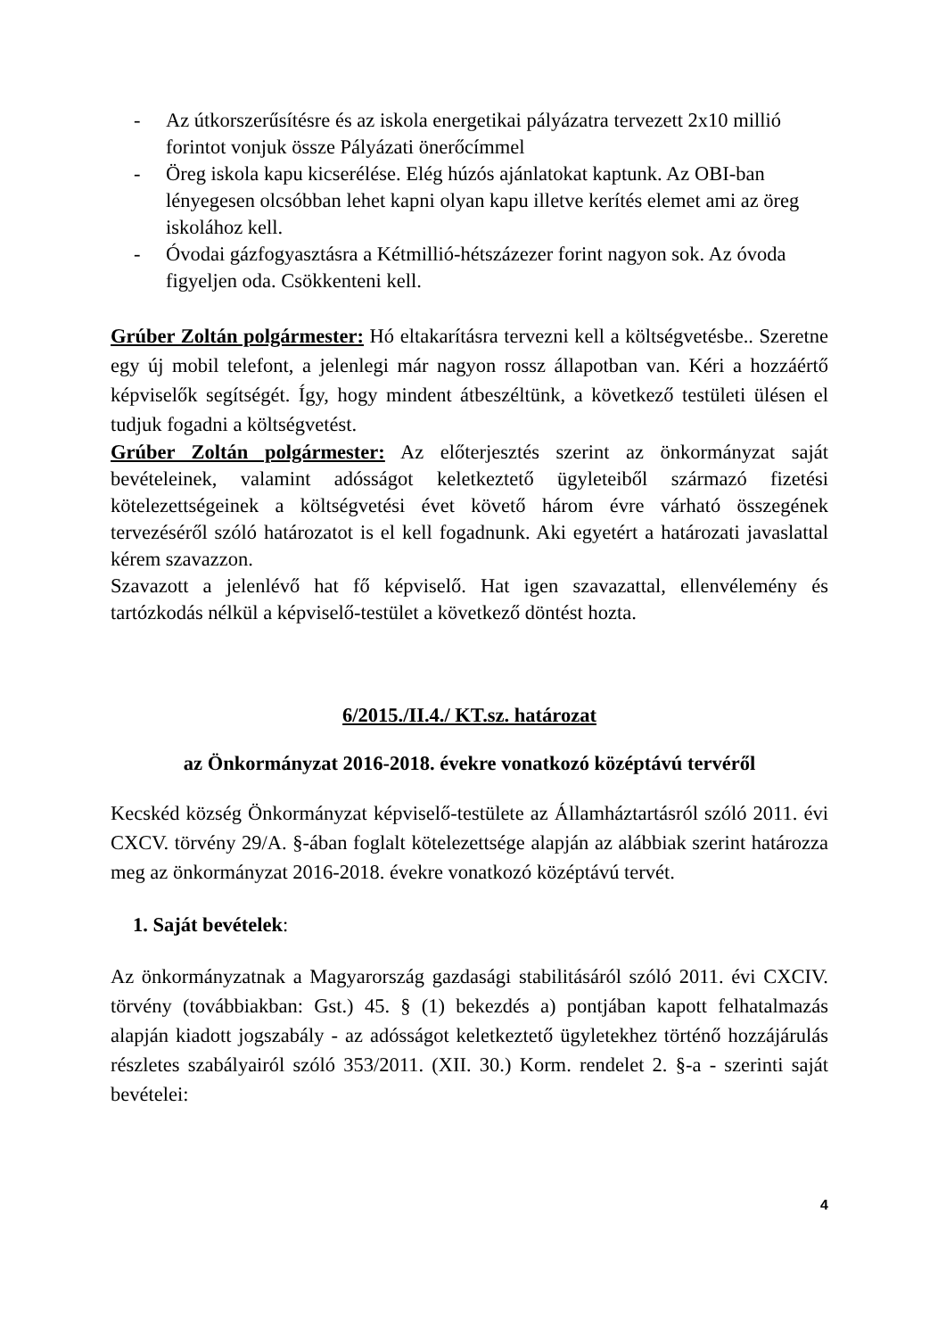- Az útkorszerűsítésre és az iskola energetikai pályázatra tervezett 2x10 millió forintot vonjuk össze Pályázati önerőcímmel
- Öreg iskola kapu kicserélése. Elég húzós ajánlatokat kaptunk. Az OBI-ban lényegesen olcsóbban lehet kapni olyan kapu illetve kerítés elemet ami az öreg iskolához kell.
- Óvodai gázfogyasztásra a Kétmillió-hétszázezer forint nagyon sok. Az óvoda figyeljen oda. Csökkenteni kell.
Grúber Zoltán polgármester: Hó eltakarításra tervezni kell a költségvetésbe.. Szeretne egy új mobil telefont, a jelenlegi már nagyon rossz állapotban van. Kéri a hozzáértő képviselők segítségét. Így, hogy mindent átbeszéltünk, a következő testületi ülésen el tudjuk fogadni a költségvetést.
Grúber Zoltán polgármester: Az előterjesztés szerint az önkormányzat saját bevételeinek, valamint adósságot keletkeztető ügyleteiből származó fizetési kötelezettségeinek a költségvetési évet követő három évre várható összegének tervezéséről szóló határozatot is el kell fogadnunk. Aki egyetért a határozati javaslattal kérem szavazzon.
Szavazott a jelenlévő hat fő képviselő. Hat igen szavazattal, ellenvélemény és tartózkodás nélkül a képviselő-testület a következő döntést hozta.
6/2015./II.4./ KT.sz. határozat
az Önkormányzat 2016-2018. évekre vonatkozó középtávú tervéről
Kecskéd község Önkormányzat képviselő-testülete az Államháztartásról szóló 2011. évi CXCV. törvény 29/A. §-ában foglalt kötelezettsége alapján az alábbiak szerint határozza meg az önkormányzat 2016-2018. évekre vonatkozó középtávú tervét.
1. Saját bevételek:
Az önkormányzatnak a Magyarország gazdasági stabilitásáról szóló 2011. évi CXCIV. törvény (továbbiakban: Gst.) 45. § (1) bekezdés a) pontjában kapott felhatalmazás alapján kiadott jogszabály - az adósságot keletkeztető ügyletekhez történő hozzájárulás részletes szabályairól szóló 353/2011. (XII. 30.) Korm. rendelet 2. §-a - szerinti saját bevételei:
4